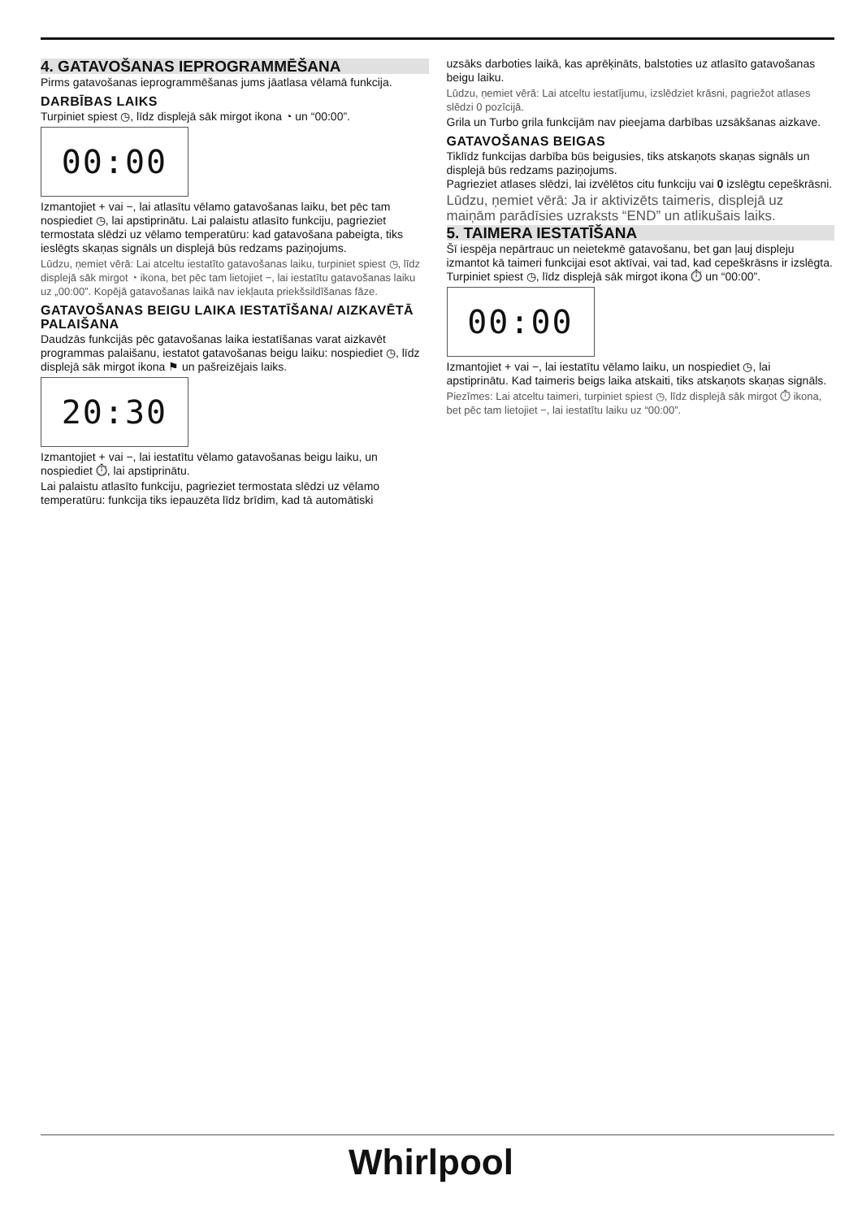4. GATAVOŠANAS IEPROGRAMMĒŠANA
Pirms gatavošanas ieprogrammēšanas jums jāatlasa vēlamā funkcija.
DARBĪBAS LAIKS
Turpiniet spiest ◷, līdz displejā sāk mirgot ikona ◔ un “00:00”.
00:00
Izmantojiet + vai −, lai atlasītu vēlamo gatavošanas laiku, bet pēc tam nospiediet ◷, lai apstiprinātu. Lai palaistu atlasīto funkciju, pagrieziet termostata slēdzi uz vēlamo temperatūru: kad gatavošana pabeigta, tiks ieslēgts skaņas signāls un displejā būs redzams paziņojums.
Lūdzu, ņemiet vērā: Lai atceltu iestatīto gatavošanas laiku, turpiniet spiest ◷, līdz displejā sāk mirgot ◔ ikona, bet pēc tam lietojiet −, lai iestatītu gatavošanas laiku uz „00:00”. Kopējā gatavošanas laikā nav iekļauta priekšsildīšanas fāze.
GATAVOŠANAS BEIGU LAIKA IESTATĪŠANA/ AIZKAVĒTĀ PALAIŠANA
Daudzās funkcijās pēc gatavošanas laika iestatīšanas varat aizkavēt programmas palaišanu, iestatot gatavošanas beigu laiku: nospiediet ◷, līdz displejā sāk mirgot ikona ⚑ un pašreizējais laiks.
20:30
Izmantojiet + vai −, lai iestatītu vēlamo gatavošanas beigu laiku, un nospiediet ⏱, lai apstiprinātu.
Lai palaistu atlasīto funkciju, pagrieziet termostata slēdzi uz vēlamo temperatūru: funkcija tiks iepauzēta līdz brīdim, kad tā automātiski
uzsāks darboties laikā, kas aprēķināts, balstoties uz atlasīto gatavošanas beigu laiku.
Lūdzu, ņemiet vērā: Lai atceltu iestatījumu, izslēdziet krāsni, pagriežot atlases slēdzi 0 pozīcijā.
Grila un Turbo grila funkcijām nav pieejama darbības uzsākšanas aizkave.
GATAVOŠANAS BEIGAS
Tiklīdz funkcijas darbība būs beigusies, tiks atskaņots skaņas signāls un displejā būs redzams paziņojums.
Pagrieziet atlases slēdzi, lai izvēlētos citu funkciju vai 0 izslēgtu cepeškrāsni.
Lūdzu, ņemiet vērā: Ja ir aktivizēts taimeris, displejā uz maiņām parādīsies uzraksts “END” un atlikušais laiks.
5. TAIMERA IESTATĪŠANA
Šī iespēja nepārtrauc un neietekmē gatavošanu, bet gan ļauj displeju izmantot kā taimeri funkcijai esot aktīvai, vai tad, kad cepeškrāsns ir izslēgta.
Turpiniet spiest ◷, līdz displejā sāk mirgot ikona ⏱ un “00:00”.
00:00
Izmantojiet + vai −, lai iestatītu vēlamo laiku, un nospiediet ◷, lai apstiprinātu. Kad taimeris beigs laika atskaiti, tiks atskaņots skaņas signāls.
Piezīmes: Lai atceltu taimeri, turpiniet spiest ◷, līdz displejā sāk mirgot ⏱ ikona, bet pēc tam lietojiet −, lai iestatītu laiku uz “00:00”.
Whirlpool